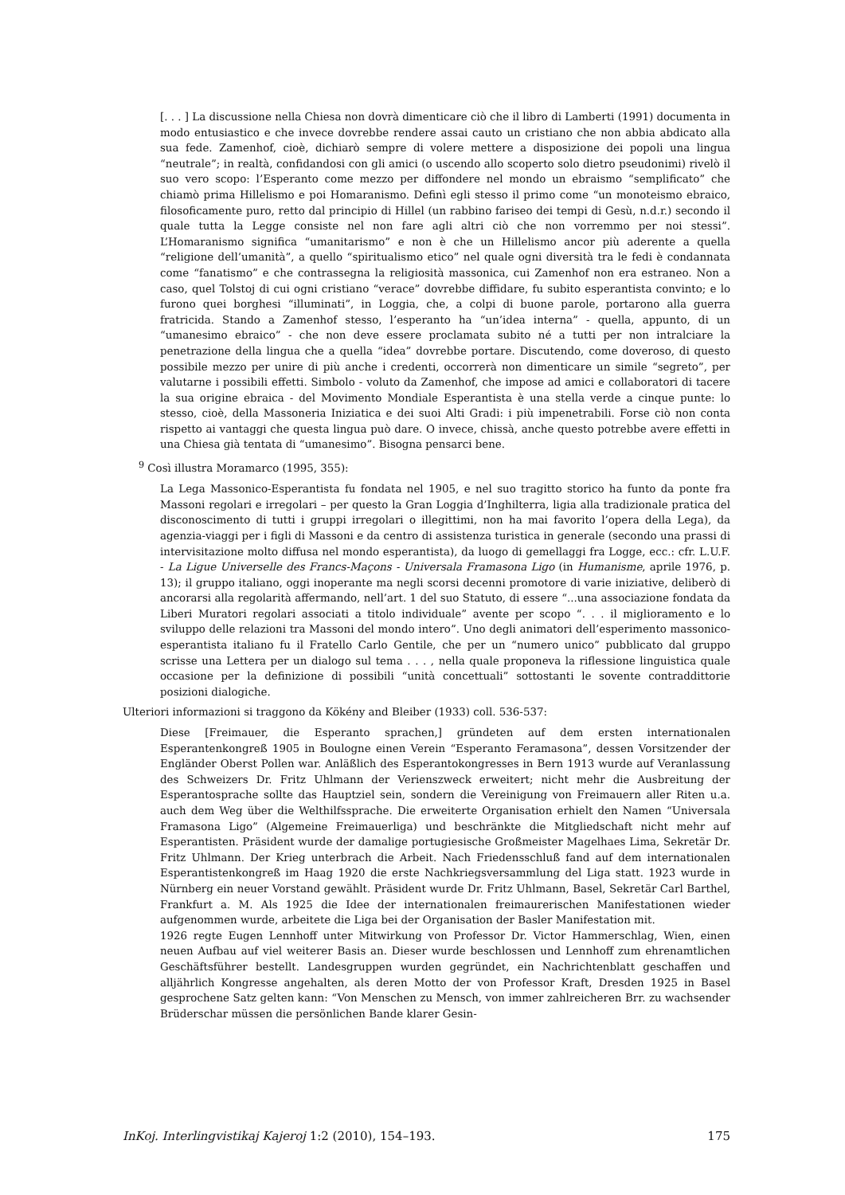[. . . ] La discussione nella Chiesa non dovrà dimenticare ciò che il libro di Lamberti (1991) documenta in modo entusiastico e che invece dovrebbe rendere assai cauto un cristiano che non abbia abdicato alla sua fede. Zamenhof, cioè, dichiarò sempre di volere mettere a disposizione dei popoli una lingua “neutrale”; in realtà, confidandosi con gli amici (o uscendo allo scoperto solo dietro pseudonimi) rivelò il suo vero scopo: l’Esperanto come mezzo per diffondere nel mondo un ebraismo “semplificato” che chiamò prima Hillelismo e poi Homaranismo. Definì egli stesso il primo come “un monoteismo ebraico, filosoficamente puro, retto dal principio di Hillel (un rabbino fariseo dei tempi di Gesù, n.d.r.) secondo il quale tutta la Legge consiste nel non fare agli altri ciò che non vorremmo per noi stessi”. L’Homaranismo significa “umanitarismo” e non è che un Hillelismo ancor più aderente a quella “religione dell’umanità”, a quello “spiritualismo etico” nel quale ogni diversità tra le fedi è condannata come “fanatismo” e che contrassegna la religiosità massonica, cui Zamenhof non era estraneo. Non a caso, quel Tolstoj di cui ogni cristiano “verace” dovrebbe diffidare, fu subito esperantista convinto; e lo furono quei borghesi “illuminati”, in Loggia, che, a colpi di buone parole, portarono alla guerra fratricida. Stando a Zamenhof stesso, l’esperanto ha “un’idea interna” - quella, appunto, di un “umanesimo ebraico” - che non deve essere proclamata subito né a tutti per non intralciare la penetrazione della lingua che a quella “idea” dovrebbe portare. Discutendo, come doveroso, di questo possibile mezzo per unire di più anche i credenti, occorrerà non dimenticare un simile “segreto”, per valutarne i possibili effetti. Simbolo - voluto da Zamenhof, che impose ad amici e collaboratori di tacere la sua origine ebraica - del Movimento Mondiale Esperantista è una stella verde a cinque punte: lo stesso, cioè, della Massoneria Iniziatica e dei suoi Alti Gradi: i più impenetrabili. Forse ciò non conta rispetto ai vantaggi che questa lingua può dare. O invece, chissà, anche questo potrebbe avere effetti in una Chiesa già tentata di “umanesimo”. Bisogna pensarci bene.
<sup>9</sup> Così illustra Moramarco (1995, 355):
La Lega Massonico-Esperantista fu fondata nel 1905, e nel suo tragitto storico ha funto da ponte fra Massoni regolari e irregolari – per questo la Gran Loggia d’Inghilterra, ligia alla tradizionale pratica del disconoscimento di tutti i gruppi irregolari o illegittimi, non ha mai favorito l’opera della Lega), da agenzia-viaggi per i figli di Massoni e da centro di assistenza turistica in generale (secondo una prassi di intervisitazione molto diffusa nel mondo esperantista), da luogo di gemellaggi fra Logge, ecc.: cfr. L.U.F. - La Ligue Universelle des Francs-Maçons - Universala Framasona Ligo (in Humanisme, aprile 1976, p. 13); il gruppo italiano, oggi inoperante ma negli scorsi decenni promotore di varie iniziative, deliberò di ancorarsi alla regolarità affermando, nell’art. 1 del suo Statuto, di essere “...una associazione fondata da Liberi Muratori regolari associati a titolo individuale” avente per scopo “. . . il miglioramento e lo sviluppo delle relazioni tra Massoni del mondo intero”. Uno degli animatori dell’esperimento massonico-esperantista italiano fu il Fratello Carlo Gentile, che per un “numero unico” pubblicato dal gruppo scrisse una Lettera per un dialogo sul tema . . . , nella quale proponeva la riflessione linguistica quale occasione per la definizione di possibili “unità concettuali” sottostanti le sovente contraddittorie posizioni dialogiche.
Ulteriori informazioni si traggono da Kökény and Bleiber (1933) coll. 536-537:
Diese [Freimauer, die Esperanto sprachen,] gründeten auf dem ersten internationalen Esperantenkongreß 1905 in Boulogne einen Verein “Esperanto Feramasona”, dessen Vorsitzender der Engländer Oberst Pollen war. Anläßlich des Esperantokongresses in Bern 1913 wurde auf Veranlassung des Schweizers Dr. Fritz Uhlmann der Verienszweck erweitert; nicht mehr die Ausbreitung der Esperantosprache sollte das Hauptziel sein, sondern die Vereinigung von Freimauern aller Riten u.a. auch dem Weg über die Welthilfssprache. Die erweiterte Organisation erhielt den Namen “Universala Framasona Ligo” (Algemeine Freimauerliga) und beschränkte die Mitgliedschaft nicht mehr auf Esperantisten. Präsident wurde der damalige portugiesische Großmeister Magelhaes Lima, Sekretär Dr. Fritz Uhlmann. Der Krieg unterbrach die Arbeit. Nach Friedensschluß fand auf dem internationalen Esperantistenkongreß im Haag 1920 die erste Nachkriegsversammlung del Liga statt. 1923 wurde in Nürnberg ein neuer Vorstand gewählt. Präsident wurde Dr. Fritz Uhlmann, Basel, Sekretär Carl Barthel, Frankfurt a. M. Als 1925 die Idee der internationalen freimaurerischen Manifestationen wieder aufgenommen wurde, arbeitete die Liga bei der Organisation der Basler Manifestation mit.
1926 regte Eugen Lennhoff unter Mitwirkung von Professor Dr. Victor Hammerschlag, Wien, einen neuen Aufbau auf viel weiterer Basis an. Dieser wurde beschlossen und Lennhoff zum ehrenamtlichen Geschäftsführer bestellt. Landesgruppen wurden gegründet, ein Nachrichtenblatt geschaffen und alljährlich Kongresse angehalten, als deren Motto der von Professor Kraft, Dresden 1925 in Basel gesprochene Satz gelten kann: “Von Menschen zu Mensch, von immer zahlreicheren Brr. zu wachsender Brüderschar müssen die persönlichen Bande klarer Gesin-
InKoj. Interlingvistikaj Kajeroj 1:2 (2010), 154–193. 175